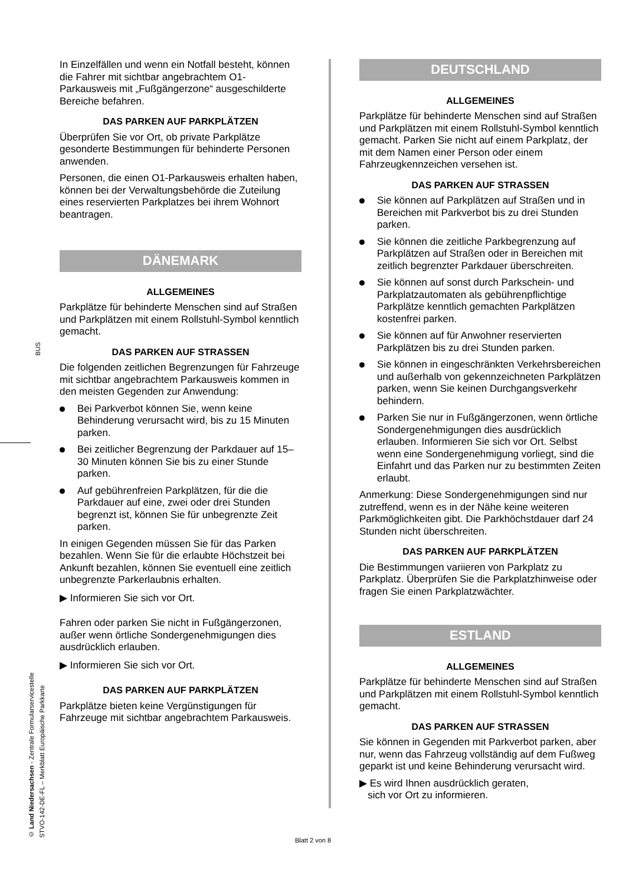BUS
© Land Niedersachsen - Zentrale Formularservicestelle
STVO-142-DE-FL – Merkblatt Europäische Parkkarte
In Einzelfällen und wenn ein Notfall besteht, können die Fahrer mit sichtbar angebrachtem O1-Parkausweis mit „Fußgängerzone“ ausgeschilderte Bereiche befahren.
DAS PARKEN AUF PARKPLÄTZEN
Überprüfen Sie vor Ort, ob private Parkplätze gesonderte Bestimmungen für behinderte Personen anwenden.
Personen, die einen O1-Parkausweis erhalten haben, können bei der Verwaltungsbehörde die Zuteilung eines reservierten Parkplatzes bei ihrem Wohnort beantragen.
DÄNEMARK
ALLGEMEINES
Parkplätze für behinderte Menschen sind auf Straßen und Parkplätzen mit einem Rollstuhl-Symbol kenntlich gemacht.
DAS PARKEN AUF STRASSEN
Die folgenden zeitlichen Begrenzungen für Fahrzeuge mit sichtbar angebrachtem Parkausweis kommen in den meisten Gegenden zur Anwendung:
Bei Parkverbot können Sie, wenn keine Behinderung verursacht wird, bis zu 15 Minuten parken.
Bei zeitlicher Begrenzung der Parkdauer auf 15–30 Minuten können Sie bis zu einer Stunde parken.
Auf gebührenfreien Parkplätzen, für die die Parkdauer auf eine, zwei oder drei Stunden begrenzt ist, können Sie für unbegrenzte Zeit parken.
In einigen Gegenden müssen Sie für das Parken bezahlen. Wenn Sie für die erlaubte Höchstzeit bei Ankunft bezahlen, können Sie eventuell eine zeitlich unbegrenzte Parkerlaubnis erhalten.
▶ Informieren Sie sich vor Ort.
Fahren oder parken Sie nicht in Fußgängerzonen, außer wenn örtliche Sondergenehmigungen dies ausdrücklich erlauben.
▶ Informieren Sie sich vor Ort.
DAS PARKEN AUF PARKPLÄTZEN
Parkplätze bieten keine Vergünstigungen für Fahrzeuge mit sichtbar angebrachtem Parkausweis.
DEUTSCHLAND
ALLGEMEINES
Parkplätze für behinderte Menschen sind auf Straßen und Parkplätzen mit einem Rollstuhl-Symbol kenntlich gemacht. Parken Sie nicht auf einem Parkplatz, der mit dem Namen einer Person oder einem Fahrzeugkennzeichen versehen ist.
DAS PARKEN AUF STRASSEN
Sie können auf Parkplätzen auf Straßen und in Bereichen mit Parkverbot bis zu drei Stunden parken.
Sie können die zeitliche Parkbegrenzung auf Parkplätzen auf Straßen oder in Bereichen mit zeitlich begrenzter Parkdauer überschreiten.
Sie können auf sonst durch Parkschein- und Parkplatzautomaten als gebührenpflichtige Parkplätze kenntlich gemachten Parkplätzen kostenfrei parken.
Sie können auf für Anwohner reservierten Parkplätzen bis zu drei Stunden parken.
Sie können in eingeschränkten Verkehrsbereichen und außerhalb von gekennzeichneten Parkplätzen parken, wenn Sie keinen Durchgangsverkehr behindern.
Parken Sie nur in Fußgängerzonen, wenn örtliche Sondergenehmigungen dies ausdrücklich erlauben. Informieren Sie sich vor Ort. Selbst wenn eine Sondergenehmigung vorliegt, sind die Einfahrt und das Parken nur zu bestimmten Zeiten erlaubt.
Anmerkung: Diese Sondergenehmigungen sind nur zutreffend, wenn es in der Nähe keine weiteren Parkmöglichkeiten gibt. Die Parkhöchstdauer darf 24 Stunden nicht überschreiten.
DAS PARKEN AUF PARKPLÄTZEN
Die Bestimmungen variieren von Parkplatz zu Parkplatz. Überprüfen Sie die Parkplatzhinweise oder fragen Sie einen Parkplatzwächter.
ESTLAND
ALLGEMEINES
Parkplätze für behinderte Menschen sind auf Straßen und Parkplätzen mit einem Rollstuhl-Symbol kenntlich gemacht.
DAS PARKEN AUF STRASSEN
Sie können in Gegenden mit Parkverbot parken, aber nur, wenn das Fahrzeug vollständig auf dem Fußweg geparkt ist und keine Behinderung verursacht wird.
▶ Es wird Ihnen ausdrücklich geraten,
sich vor Ort zu informieren.
Blatt 2 von 8